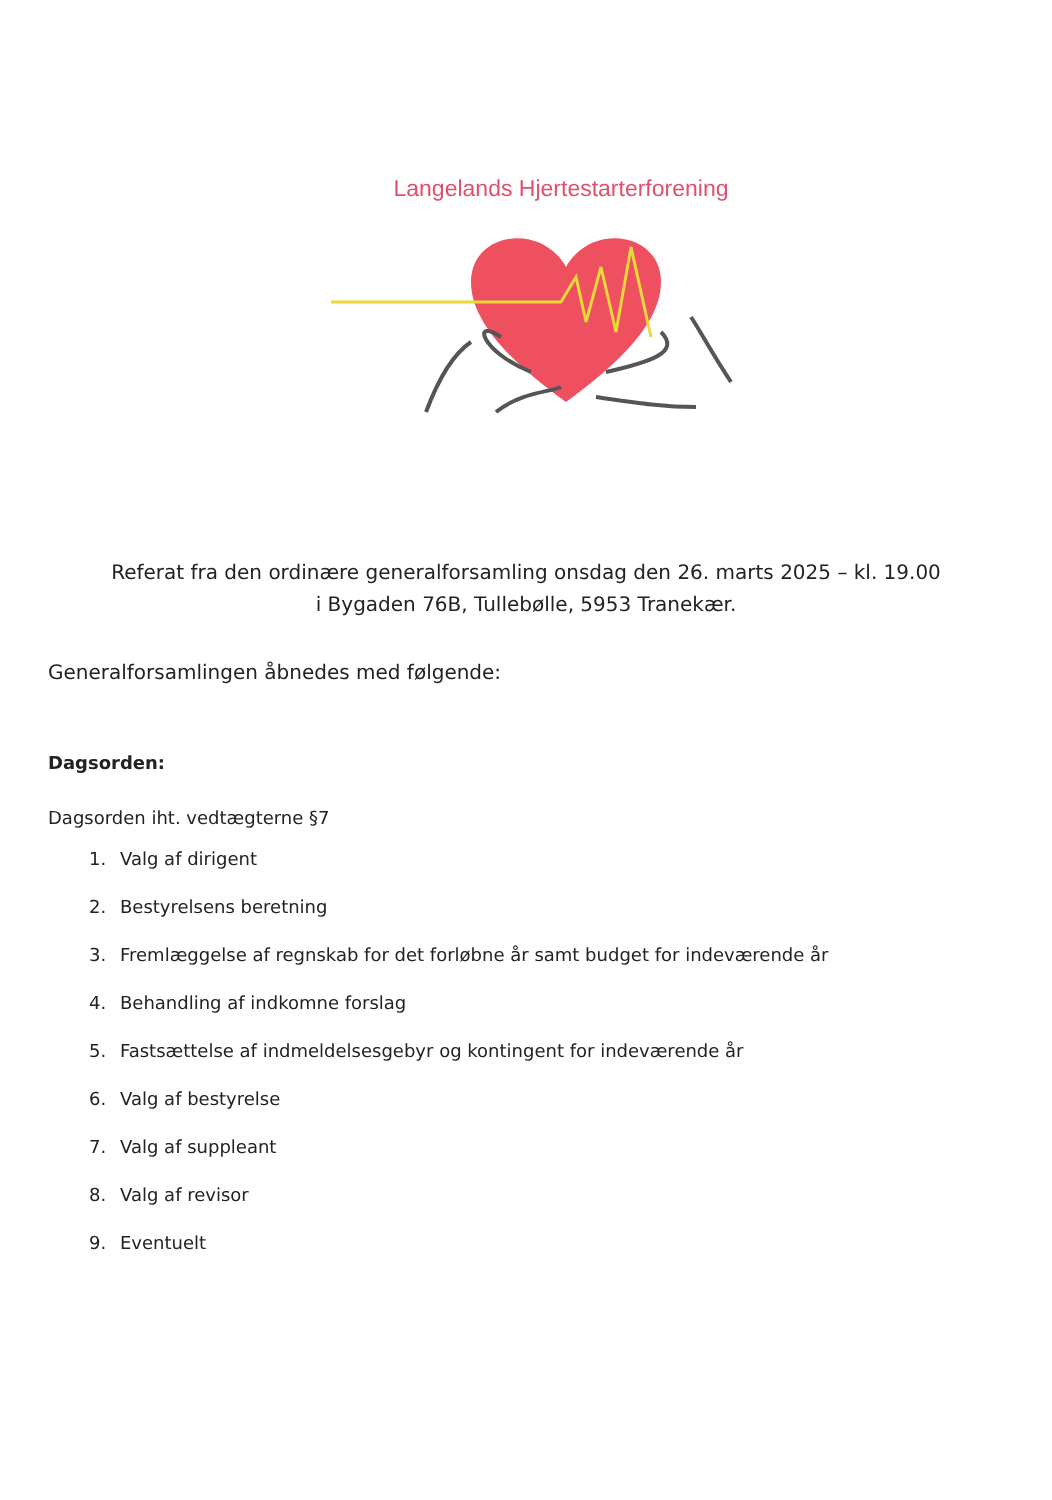Langelands Hjertestarterforening
Referat fra den ordinære generalforsamling onsdag den 26. marts 2025 – kl. 19.00
i Bygaden 76B, Tullebølle, 5953 Tranekær.
Generalforsamlingen åbnedes med følgende:
Dagsorden:
Dagsorden iht. vedtægterne §7
1. Valg af dirigent
2. Bestyrelsens beretning
3. Fremlæggelse af regnskab for det forløbne år samt budget for indeværende år
4. Behandling af indkomne forslag
5. Fastsættelse af indmeldelsesgebyr og kontingent for indeværende år
6. Valg af bestyrelse
7. Valg af suppleant
8. Valg af revisor
9. Eventuelt